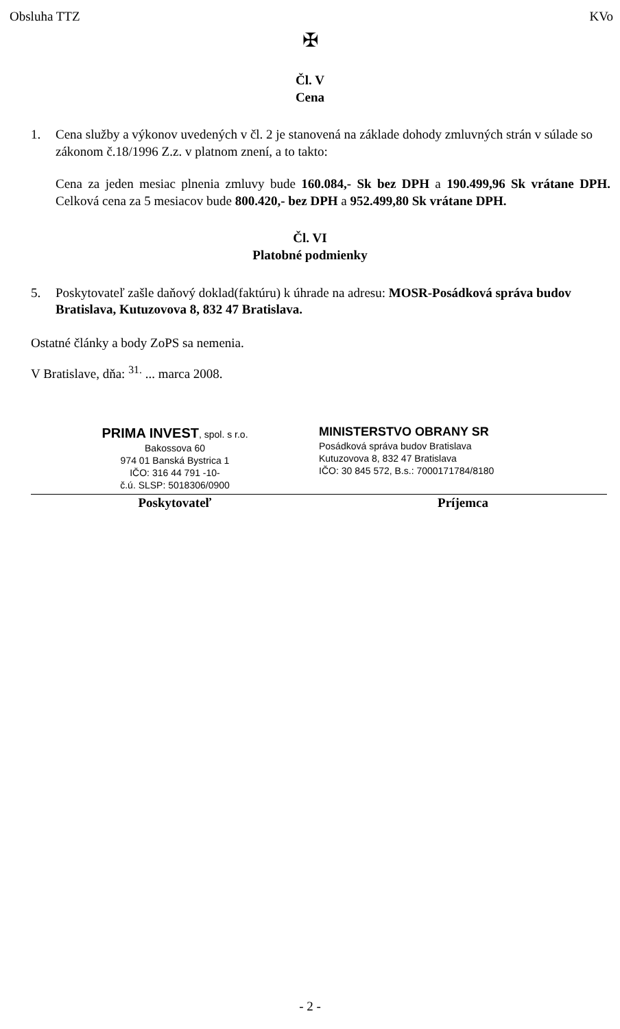Obsluha TTZ KVo
✠
Čl. V
Cena
1. Cena služby a výkonov uvedených v čl. 2 je stanovená na základe dohody zmluvných strán v súlade so zákonom č.18/1996 Z.z. v platnom znení, a to takto:
Cena za jeden mesiac plnenia zmluvy bude 160.084,- Sk bez DPH a 190.499,96 Sk vrátane DPH. Celková cena za 5 mesiacov bude 800.420,- bez DPH a 952.499,80 Sk vrátane DPH.
Čl. VI
Platobné podmienky
5. Poskytovateľ zašle daňový doklad(faktúru) k úhrade na adresu: MOSR-Posádková správa budov Bratislava, Kutuzovova 8, 832 47 Bratislava.
Ostatné články a body ZoPS sa nemenia.
V Bratislave, dňa: <sup>31.</sup> ... marca 2008.
PRIMA INVEST, spol. s r.o.
Bakossova 60
974 01 Banská Bystrica 1
IČO: 316 44 791 -10-
č.ú. SLSP: 5018306/0900
Poskytovateľ
MINISTERSTVO OBRANY SR
Posádková správa budov Bratislava
Kutuzovova 8, 832 47 Bratislava
IČO: 30 845 572, B.s.: 7000171784/8180
Príjemca
- 2 -